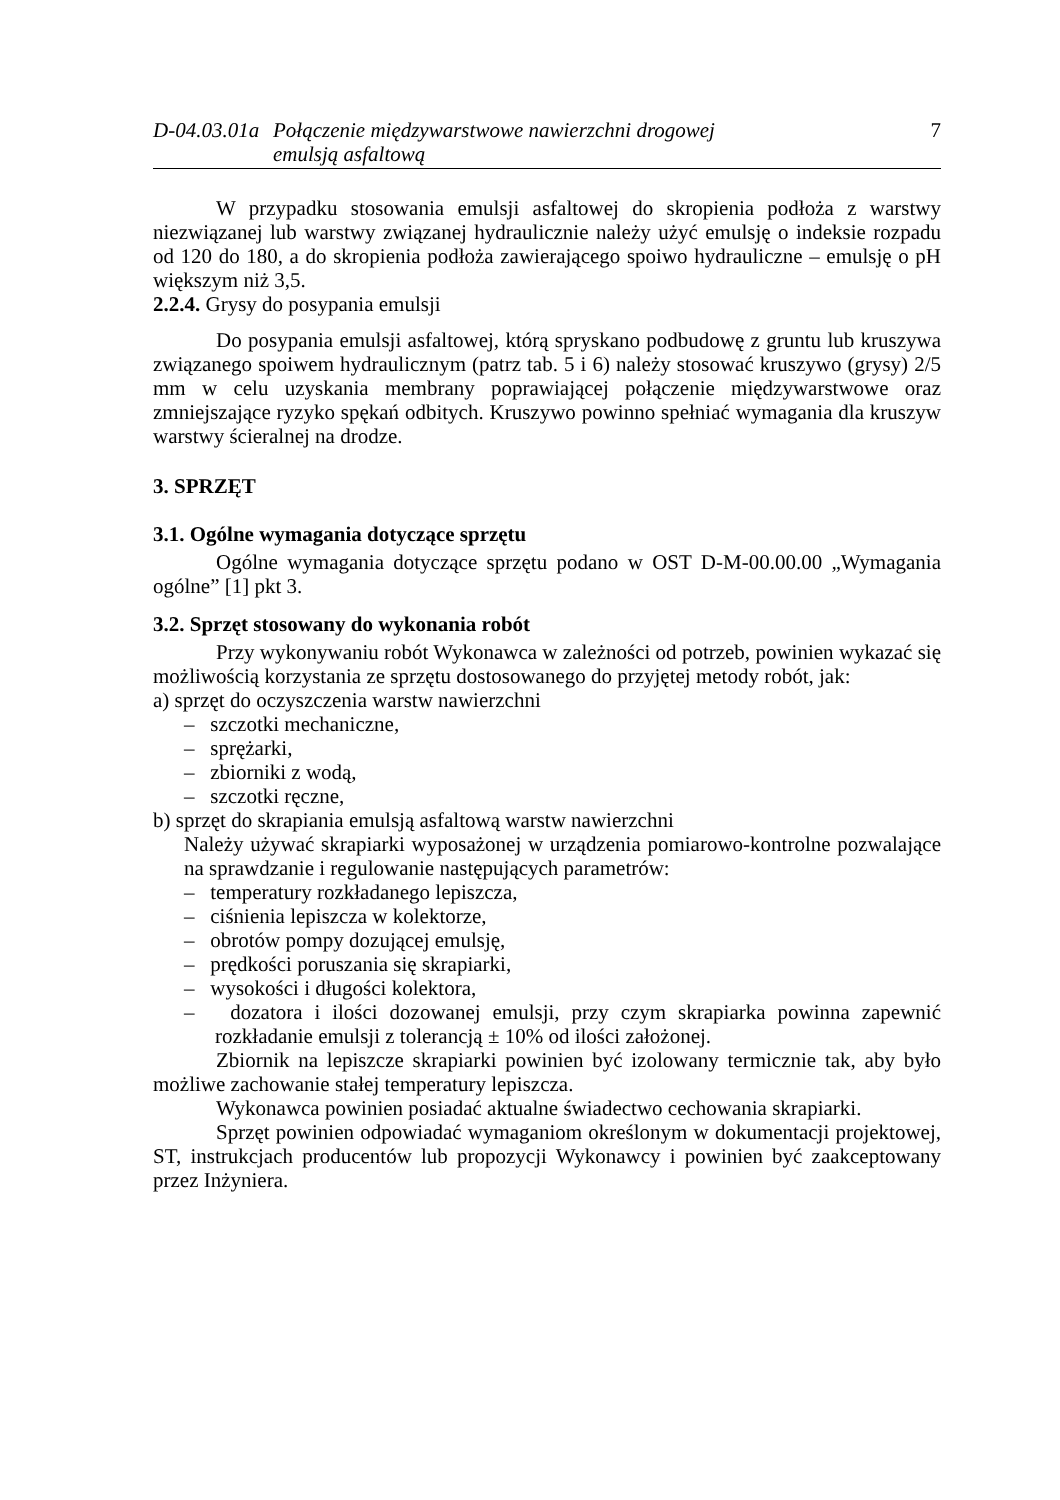D-04.03.01a
Połączenie międzywarstwowe nawierzchni drogowej
emulsją asfaltową
7
W przypadku stosowania emulsji asfaltowej do skropienia podłoża z warstwy niezwiązanej lub warstwy związanej hydraulicznie należy użyć emulsję o indeksie rozpadu od 120 do 180, a do skropienia podłoża zawierającego spoiwo hydrauliczne – emulsję o pH większym niż 3,5.
2.2.4. Grysy do posypania emulsji
Do posypania emulsji asfaltowej, którą spryskano podbudowę z gruntu lub kruszywa związanego spoiwem hydraulicznym (patrz tab. 5 i 6) należy stosować kruszywo (grysy) 2/5 mm w celu uzyskania membrany poprawiającej połączenie międzywarstwowe oraz zmniejszające ryzyko spękań odbitych. Kruszywo powinno spełniać wymagania dla kruszyw warstwy ścieralnej na drodze.
3. SPRZĘT
3.1. Ogólne wymagania dotyczące sprzętu
Ogólne wymagania dotyczące sprzętu podano w OST D-M-00.00.00 „Wymagania ogólne” [1] pkt 3.
3.2. Sprzęt stosowany do wykonania robót
Przy wykonywaniu robót Wykonawca w zależności od potrzeb, powinien wykazać się możliwością korzystania ze sprzętu dostosowanego do przyjętej metody robót, jak:
a) sprzęt do oczyszczenia warstw nawierzchni
– szczotki mechaniczne,
– sprężarki,
– zbiorniki z wodą,
– szczotki ręczne,
b) sprzęt do skrapiania emulsją asfaltową warstw nawierzchni
Należy używać skrapiarki wyposażonej w urządzenia pomiarowo-kontrolne pozwalające na sprawdzanie i regulowanie następujących parametrów:
– temperatury rozkładanego lepiszcza,
– ciśnienia lepiszcza w kolektorze,
– obrotów pompy dozującej emulsję,
– prędkości poruszania się skrapiarki,
– wysokości i długości kolektora,
– dozatora i ilości dozowanej emulsji, przy czym skrapiarka powinna zapewnić rozkładanie emulsji z tolerancją ± 10% od ilości założonej.
Zbiornik na lepiszcze skrapiarki powinien być izolowany termicznie tak, aby było możliwe zachowanie stałej temperatury lepiszcza.
Wykonawca powinien posiadać aktualne świadectwo cechowania skrapiarki.
Sprzęt powinien odpowiadać wymaganiom określonym w dokumentacji projektowej, ST, instrukcjach producentów lub propozycji Wykonawcy i powinien być zaakceptowany przez Inżyniera.